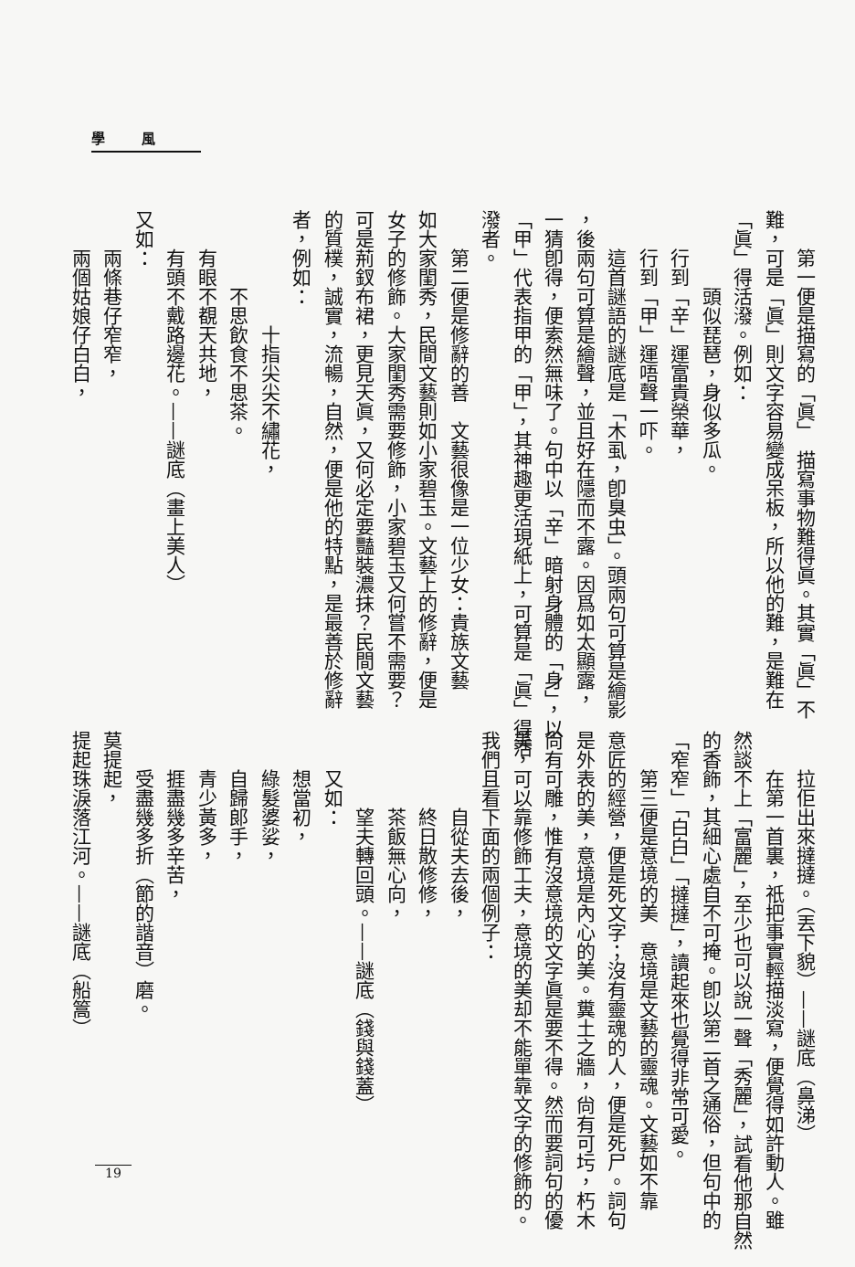學風
第一便是描寫的「眞」　描寫事物難得眞。其實「眞」不
難，可是「眞」則文字容易變成呆板，所以他的難，是難在
「眞」得活潑。例如：
頭似琵琶，身似多瓜。
行到「辛」運富貴榮華，
行到「甲」運唔聲一吓。
這首謎語的謎底是「木虱，卽臭虫」。頭兩句可算是繪影
，後兩句可算是繪聲，並且好在隱而不露。因爲如太顯露，
一猜卽得，便索然無味了。句中以「辛」暗射身體的「身」，以
「甲」代表指甲的「甲」，其神趣更活現紙上，可算是「眞」得活
潑者。
第二便是修辭的善　文藝很像是一位少女：貴族文藝
如大家閨秀，民間文藝則如小家碧玉。文藝上的修辭，便是
女子的修飾。大家閨秀需要修飾，小家碧玉又何嘗不需要？
可是荊釵布裙，更見天眞，又何必定要豔裝濃抹？民間文藝
的質樸，誠實，流暢，自然，便是他的特點，是最善於修辭
者，例如：
十指尖尖不繡花，
不思飲食不思茶。
有眼不覩天共地，
有頭不戴路邊花。——謎底（畫上美人）
又如：
兩條巷仔窄窄，
兩個姑娘仔白白，
拉佢出來撻撻。（丟下貌）——謎底（鼻涕）
在第一首裏，祇把事實輕描淡寫，便覺得如許動人。雖
然談不上「富麗」，至少也可以說一聲「秀麗」，試看他那自然
的香飾，其細心處自不可掩。卽以第二首之通俗，但句中的
「窄窄」「白白」「撻撻」，讀起來也覺得非常可愛。
第三便是意境的美　意境是文藝的靈魂。文藝如不靠
意匠的經營，便是死文字；沒有靈魂的人，便是死尸。詞句
是外表的美，意境是內心的美。糞土之牆，尙有可圬，朽木
尙有可雕，惟有沒意境的文字眞是要不得。然而要詞句的優
美，可以靠修飾工夫，意境的美却不能單靠文字的修飾的。
我們且看下面的兩個例子：
自從夫去後，
終日散修修，
茶飯無心向，
望夫轉回頭。——謎底（錢與錢蓋）
又如：
想當初，
綠髮婆娑，
自歸郎手，
青少黃多，
捱盡幾多辛苦，
受盡幾多折（節的諧音）磨。
莫提起，
提起珠淚落江河。——謎底（船篙）
19